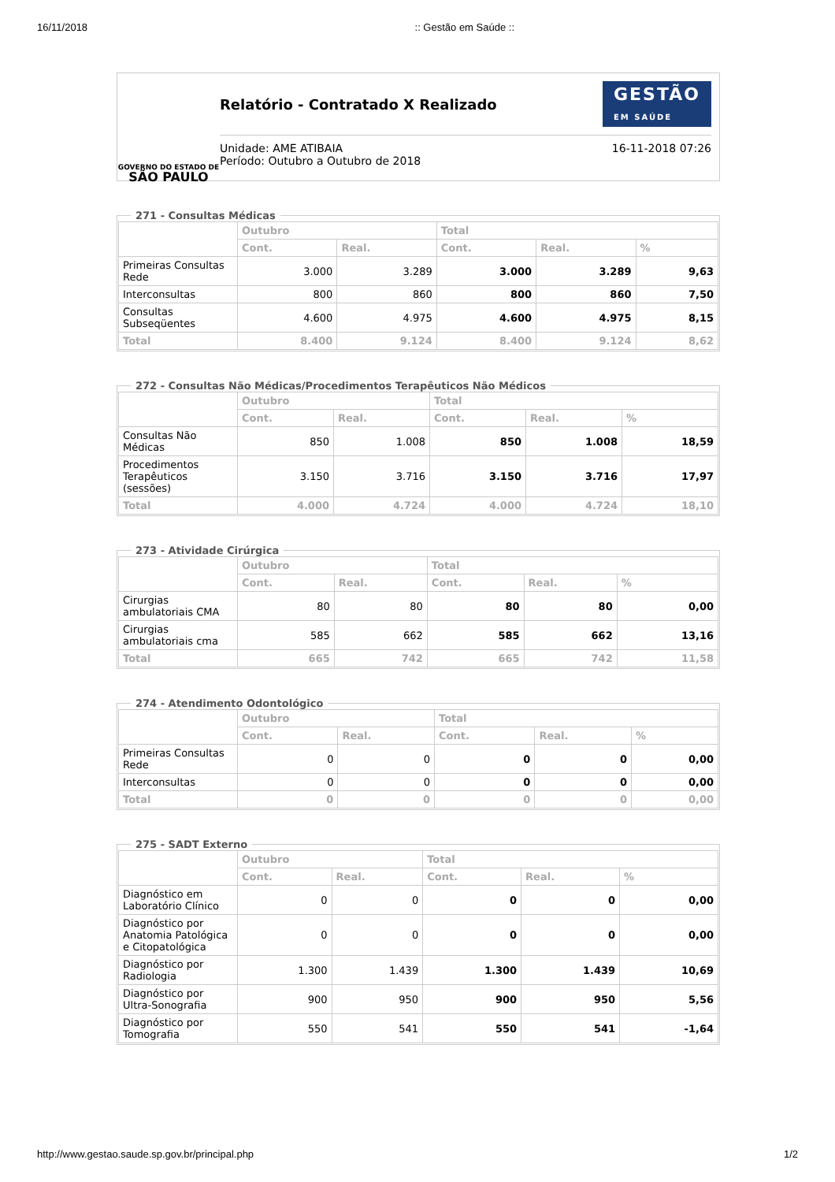16/11/2018:: Gestão em Saúde ::
GOVERNO DO ESTADO DE
SÃO PAULO
Relatório - Contratado X Realizado
GESTÃO
EM SAÚDE
Unidade: AME ATIBAIA
Período: Outubro a Outubro de 2018
16-11-2018 07:26
271 - Consultas Médicas
| | Outubro | | Total | | |
| --- | --- | --- | --- | --- | --- |
| | Cont. | Real. | Cont. | Real. | % |
| Primeiras Consultas Rede | 3.000 | 3.289 | 3.000 | 3.289 | 9,63 |
| Interconsultas | 800 | 860 | 800 | 860 | 7,50 |
| Consultas Subseqüentes | 4.600 | 4.975 | 4.600 | 4.975 | 8,15 |
| Total | 8.400 | 9.124 | 8.400 | 9.124 | 8,62 |
272 - Consultas Não Médicas/Procedimentos Terapêuticos Não Médicos
| | Outubro | | Total | | |
| --- | --- | --- | --- | --- | --- |
| | Cont. | Real. | Cont. | Real. | % |
| Consultas Não Médicas | 850 | 1.008 | 850 | 1.008 | 18,59 |
| Procedimentos Terapêuticos (sessões) | 3.150 | 3.716 | 3.150 | 3.716 | 17,97 |
| Total | 4.000 | 4.724 | 4.000 | 4.724 | 18,10 |
273 - Atividade Cirúrgica
| | Outubro | | Total | | |
| --- | --- | --- | --- | --- | --- |
| | Cont. | Real. | Cont. | Real. | % |
| Cirurgias ambulatoriais CMA | 80 | 80 | 80 | 80 | 0,00 |
| Cirurgias ambulatoriais cma | 585 | 662 | 585 | 662 | 13,16 |
| Total | 665 | 742 | 665 | 742 | 11,58 |
274 - Atendimento Odontológico
| | Outubro | | Total | | |
| --- | --- | --- | --- | --- | --- |
| | Cont. | Real. | Cont. | Real. | % |
| Primeiras Consultas Rede | 0 | 0 | 0 | 0 | 0,00 |
| Interconsultas | 0 | 0 | 0 | 0 | 0,00 |
| Total | 0 | 0 | 0 | 0 | 0,00 |
275 - SADT Externo
| | Outubro | | Total | | |
| --- | --- | --- | --- | --- | --- |
| | Cont. | Real. | Cont. | Real. | % |
| Diagnóstico em Laboratório Clínico | 0 | 0 | 0 | 0 | 0,00 |
| Diagnóstico por Anatomia Patológica e Citopatológica | 0 | 0 | 0 | 0 | 0,00 |
| Diagnóstico por Radiologia | 1.300 | 1.439 | 1.300 | 1.439 | 10,69 |
| Diagnóstico por Ultra-Sonografia | 900 | 950 | 900 | 950 | 5,56 |
| Diagnóstico por Tomografia | 550 | 541 | 550 | 541 | -1,64 |
http://www.gestao.saude.sp.gov.br/principal.php 1/2